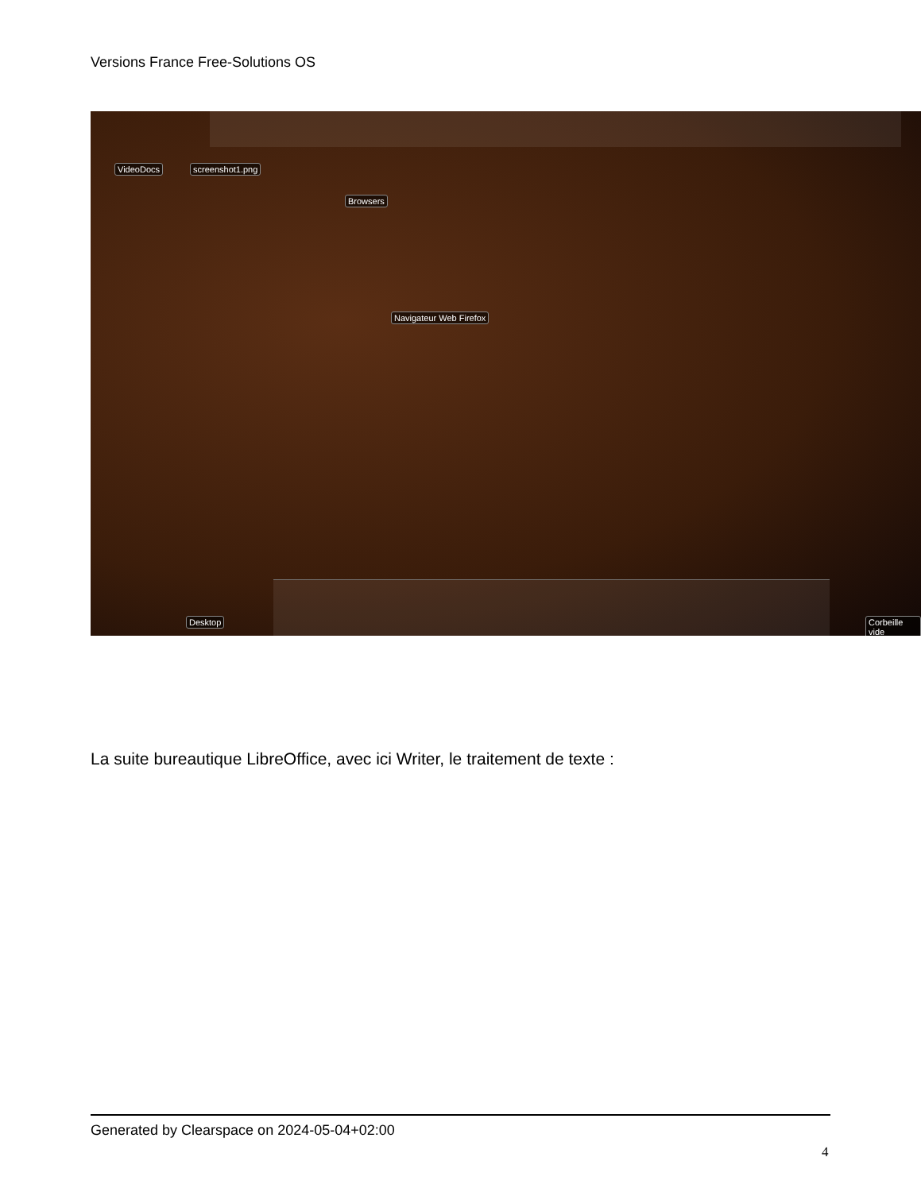Versions France Free-Solutions OS
VideoDocs screenshot1.png
Browsers
Navigateur Web Firefox
Desktop Corbeille vide
La suite bureautique LibreOffice, avec ici Writer, le traitement de texte :
Generated by Clearspace on 2024-05-04+02:00
4